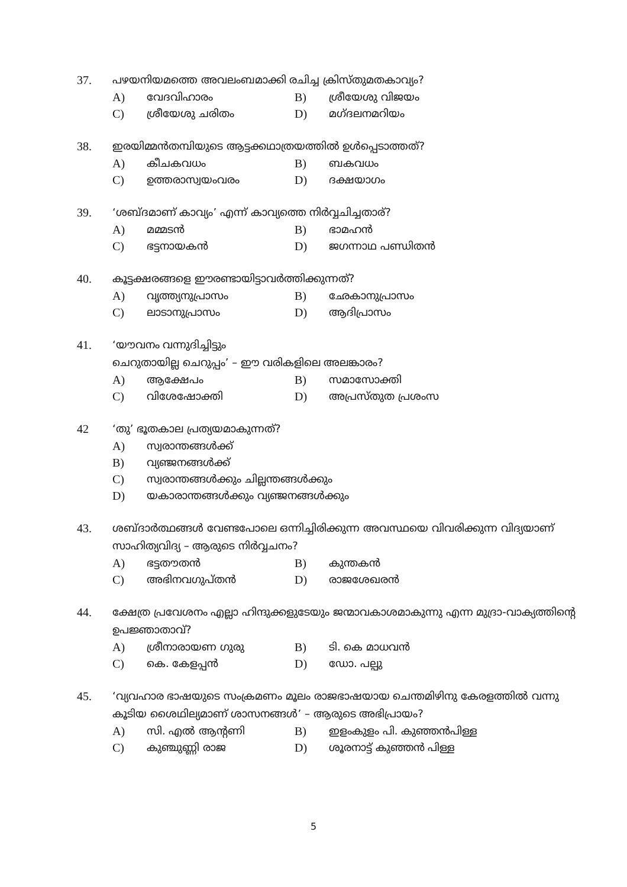37. പഴയനിയമത്തെ അവലംബമാക്കി രചിച്ച ക്രിസ്തുമതകാവ്യം?
A) വേദവിഹാരം B) ശ്രീയേശു വിജയം
C) ശ്രീയേശു ചരിതം D) മഗ്ദലനമറിയം
38. ഇരയിമ്മൻതമ്പിയുടെ ആട്ടക്കഥാത്രയത്തിൽ ഉൾപ്പെടാത്തത്?
A) കീചകവധം B) ബകവധം
C) ഉത്തരാസ്വയംവരം D) ദക്ഷയാഗം
39. ‘ശബ്ദമാണ് കാവ്യം’ എന്ന് കാവ്യത്തെ നിർവ്വചിച്ചതാര്?
A) മമ്മടൻ B) ഭാമഹൻ
C) ഭട്ടനായകൻ D) ജഗന്നാഥ പണ്ഡിതൻ
40. കൂട്ടക്ഷരങ്ങളെ ഈരണ്ടായിട്ടാവർത്തിക്കുന്നത്?
A) വൃത്ത്യനുപ്രാസം B) ഛേകാനുപ്രാസം
C) ലാടാനുപ്രാസം D) ആദിപ്രാസം
41. ‘യൗവനം വന്നുദിച്ചിട്ടും
ചെറുതായില്ല ചെറുപ്പം’ – ഈ വരികളിലെ അലങ്കാരം?
A) ആക്ഷേപം B) സമാസോക്തി
C) വിശേഷോക്തി D) അപ്രസ്തുത പ്രശംസ
42 ‘തു’ ഭൂതകാല പ്രത്യയമാകുന്നത്?
A) സ്വരാന്തങ്ങൾക്ക്
B) വ്യഞ്ജനങ്ങൾക്ക്
C) സ്വരാന്തങ്ങൾക്കും ചില്ലന്തങ്ങൾക്കും
D) യകാരാന്തങ്ങൾക്കും വ്യഞ്ജനങ്ങൾക്കും
43. ശബ്ദാർത്ഥങ്ങൾ വേണ്ടപോലെ ഒന്നിച്ചിരിക്കുന്ന അവസ്ഥയെ വിവരിക്കുന്ന വിദ്യയാണ് സാഹിത്യവിദ്യ – ആരുടെ നിർവ്വചനം?
A) ഭട്ടതൗതൻ B) കുന്തകൻ
C) അഭിനവഗുപ്തൻ D) രാജശേഖരൻ
44. ക്ഷേത്ര പ്രവേശനം എല്ലാ ഹിന്ദുക്കളുടേയും ജന്മാവകാശമാകുന്നു എന്ന മുദ്രാ-വാക്യത്തിന്റെ ഉപജ്ഞാതാവ്?
A) ശ്രീനാരായണ ഗുരു B) ടി. കെ മാധവൻ
C) കെ. കേളപ്പൻ D) ഡോ. പല്പു
45. ‘വ്യവഹാര ഭാഷയുടെ സംക്രമണം മൂലം രാജഭാഷയായ ചെന്തമിഴിനു കേരളത്തിൽ വന്നു കൂടിയ ശൈഥില്യമാണ് ശാസനങ്ങൾ’ – ആരുടെ അഭിപ്രായം?
A) സി. എൽ ആന്റണി B) ഇളംകുളം പി. കുഞ്ഞൻപിള്ള
C) കുഞ്ചുണ്ണി രാജ D) ശൂരനാട്ട് കുഞ്ഞൻ പിള്ള
5